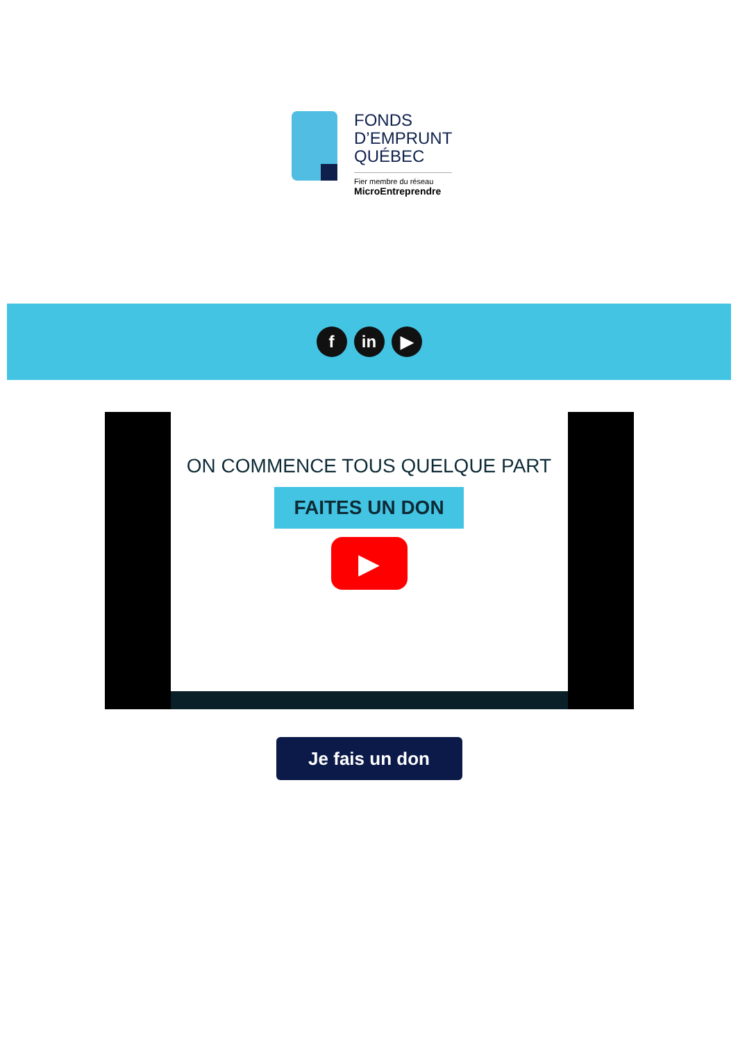FONDS
D’EMPRUNT
QUÉBEC
Fier membre du réseau
MicroEntreprendre
f in ▶
ON COMMENCE TOUS QUELQUE PART
FAITES UN DON
▶
Je fais un don